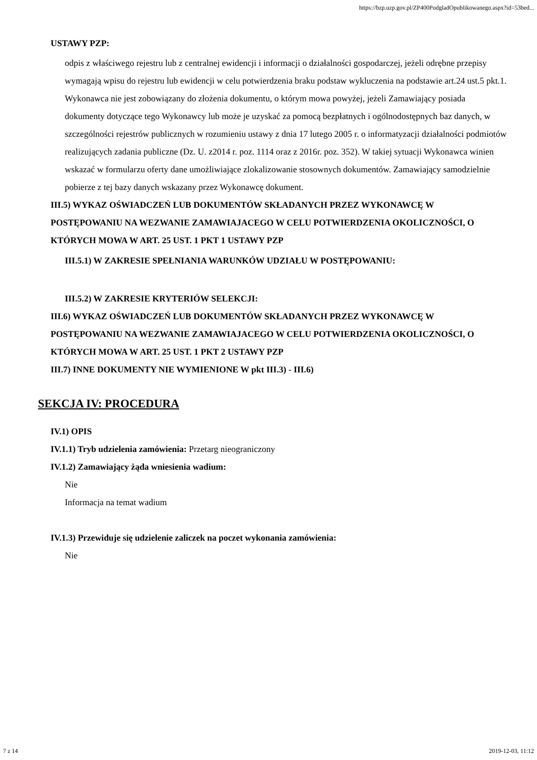https://bzp.uzp.gov.pl/ZP400PodgladOpublikowanego.aspx?id=53bed...
USTAWY PZP:
odpis z właściwego rejestru lub z centralnej ewidencji i informacji o działalności gospodarczej, jeżeli odrębne przepisy wymagają wpisu do rejestru lub ewidencji w celu potwierdzenia braku podstaw wykluczenia na podstawie art.24 ust.5 pkt.1. Wykonawca nie jest zobowiązany do złożenia dokumentu, o którym mowa powyżej, jeżeli Zamawiający posiada dokumenty dotyczące tego Wykonawcy lub może je uzyskać za pomocą bezpłatnych i ogólnodostępnych baz danych, w szczególności rejestrów publicznych w rozumieniu ustawy z dnia 17 lutego 2005 r. o informatyzacji działalności podmiotów realizujących zadania publiczne (Dz. U. z2014 r. poz. 1114 oraz z 2016r. poz. 352). W takiej sytuacji Wykonawca winien wskazać w formularzu oferty dane umożliwiające zlokalizowanie stosownych dokumentów. Zamawiający samodzielnie pobierze z tej bazy danych wskazany przez Wykonawcę dokument.
III.5) WYKAZ OŚWIADCZEŃ LUB DOKUMENTÓW SKŁADANYCH PRZEZ WYKONAWCĘ W POSTĘPOWANIU NA WEZWANIE ZAMAWIAJACEGO W CELU POTWIERDZENIA OKOLICZNOŚCI, O KTÓRYCH MOWA W ART. 25 UST. 1 PKT 1 USTAWY PZP
III.5.1) W ZAKRESIE SPEŁNIANIA WARUNKÓW UDZIAŁU W POSTĘPOWANIU:
III.5.2) W ZAKRESIE KRYTERIÓW SELEKCJI:
III.6) WYKAZ OŚWIADCZEŃ LUB DOKUMENTÓW SKŁADANYCH PRZEZ WYKONAWCĘ W POSTĘPOWANIU NA WEZWANIE ZAMAWIAJACEGO W CELU POTWIERDZENIA OKOLICZNOŚCI, O KTÓRYCH MOWA W ART. 25 UST. 1 PKT 2 USTAWY PZP
III.7) INNE DOKUMENTY NIE WYMIENIONE W pkt III.3) - III.6)
SEKCJA IV: PROCEDURA
IV.1) OPIS
IV.1.1) Tryb udzielenia zamówienia: Przetarg nieograniczony
IV.1.2) Zamawiający żąda wniesienia wadium:
Nie
Informacja na temat wadium
IV.1.3) Przewiduje się udzielenie zaliczek na poczet wykonania zamówienia:
Nie
7 z 14 2019-12-03, 11:12